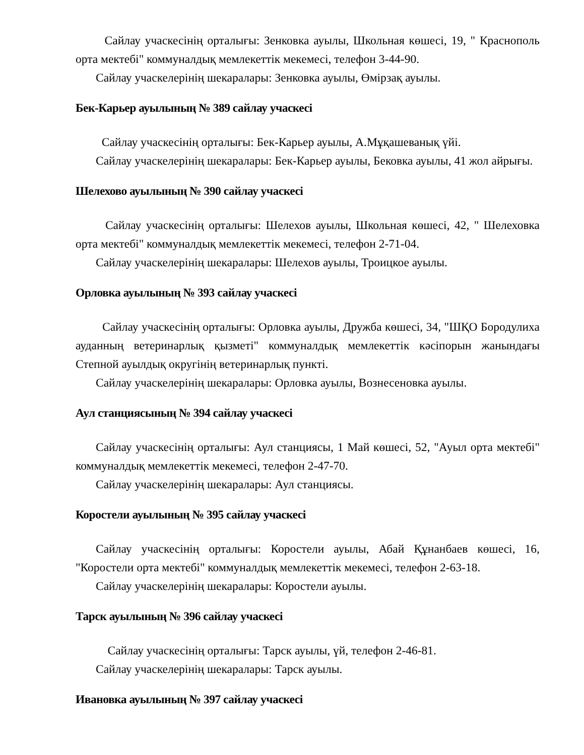Сайлау учаскесінің орталығы: Зенковка ауылы, Школьная көшесі, 19, " Краснополь орта мектебі" коммуналдық мемлекеттік мекемесі, телефон 3-44-90.
Сайлау учаскелерінің шекаралары: Зенковка ауылы, Өмірзақ ауылы.
Бек-Карьер ауылының № 389 сайлау учаскесі
Сайлау учаскесінің орталығы: Бек-Карьер ауылы, А.Мұқашеванық үйі.
Сайлау учаскелерінің шекаралары: Бек-Карьер ауылы, Бековка ауылы, 41 жол айрығы.
Шелехово ауылының № 390 сайлау учаскесі
Сайлау учаскесінің орталығы: Шелехов ауылы, Школьная көшесі, 42, " Шелеховка орта мектебі" коммуналдық мемлекеттік мекемесі, телефон 2-71-04.
Сайлау учаскелерінің шекаралары: Шелехов ауылы, Троицкое ауылы.
Орловка ауылының № 393 сайлау учаскесі
Сайлау учаскесінің орталығы: Орловка ауылы, Дружба көшесі, 34, "ШҚО Бородулиха ауданның ветеринарлық қызметі" коммуналдық мемлекеттік кәсіпорын жанындағы Степной ауылдық округінің ветеринарлық пункті.
Сайлау учаскелерінің шекаралары: Орловка ауылы, Вознесеновка ауылы.
Аул станциясының № 394 сайлау учаскесі
Сайлау учаскесінің орталығы: Аул станциясы, 1 Май көшесі, 52, "Ауыл орта мектебі" коммуналдық мемлекеттік мекемесі, телефон 2-47-70.
Сайлау учаскелерінің шекаралары: Аул станциясы.
Коростели ауылының № 395 сайлау учаскесі
Сайлау учаскесінің орталығы: Коростели ауылы, Абай Құнанбаев көшесі, 16, "Коростели орта мектебі" коммуналдық мемлекеттік мекемесі, телефон 2-63-18.
Сайлау учаскелерінің шекаралары: Коростели ауылы.
Тарск ауылының № 396 сайлау учаскесі
Сайлау учаскесінің орталығы: Тарск ауылы, үй, телефон 2-46-81.
Сайлау учаскелерінің шекаралары: Тарск ауылы.
Ивановка ауылының № 397 сайлау учаскесі